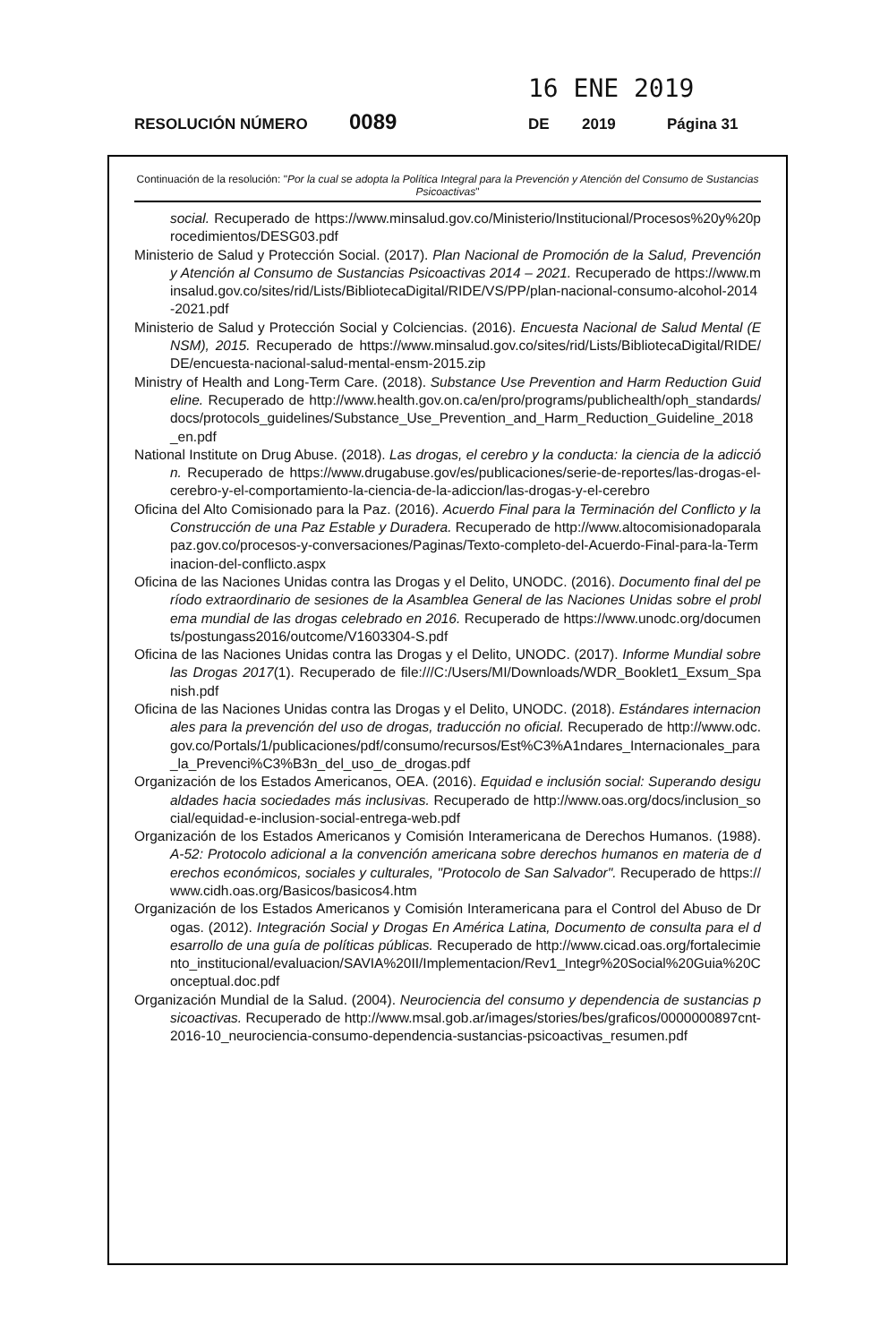16 ENE 2019
RESOLUCIÓN NÚMERO 0089 DE 2019 Página 31
Continuación de la resolución: "Por la cual se adopta la Política Integral para la Prevención y Atención del Consumo de Sustancias Psicoactivas"
social. Recuperado de https://www.minsalud.gov.co/Ministerio/Institucional/Procesos%20y%20procedimientos/DESG03.pdf
Ministerio de Salud y Protección Social. (2017). Plan Nacional de Promoción de la Salud, Prevención y Atención al Consumo de Sustancias Psicoactivas 2014 – 2021. Recuperado de https://www.minsalud.gov.co/sites/rid/Lists/BibliotecaDigital/RIDE/VS/PP/plan-nacional-consumo-alcohol-2014-2021.pdf
Ministerio de Salud y Protección Social y Colciencias. (2016). Encuesta Nacional de Salud Mental (ENSM), 2015. Recuperado de https://www.minsalud.gov.co/sites/rid/Lists/BibliotecaDigital/RIDE/DE/encuesta-nacional-salud-mental-ensm-2015.zip
Ministry of Health and Long-Term Care. (2018). Substance Use Prevention and Harm Reduction Guideline. Recuperado de http://www.health.gov.on.ca/en/pro/programs/publichealth/oph_standards/docs/protocols_guidelines/Substance_Use_Prevention_and_Harm_Reduction_Guideline_2018_en.pdf
National Institute on Drug Abuse. (2018). Las drogas, el cerebro y la conducta: la ciencia de la adicción. Recuperado de https://www.drugabuse.gov/es/publicaciones/serie-de-reportes/las-drogas-el-cerebro-y-el-comportamiento-la-ciencia-de-la-adiccion/las-drogas-y-el-cerebro
Oficina del Alto Comisionado para la Paz. (2016). Acuerdo Final para la Terminación del Conflicto y la Construcción de una Paz Estable y Duradera. Recuperado de http://www.altocomisionadoparalapaz.gov.co/procesos-y-conversaciones/Paginas/Texto-completo-del-Acuerdo-Final-para-la-Terminacion-del-conflicto.aspx
Oficina de las Naciones Unidas contra las Drogas y el Delito, UNODC. (2016). Documento final del período extraordinario de sesiones de la Asamblea General de las Naciones Unidas sobre el problema mundial de las drogas celebrado en 2016. Recuperado de https://www.unodc.org/documents/postungass2016/outcome/V1603304-S.pdf
Oficina de las Naciones Unidas contra las Drogas y el Delito, UNODC. (2017). Informe Mundial sobre las Drogas 2017(1). Recuperado de file:///C:/Users/MI/Downloads/WDR_Booklet1_Exsum_Spanish.pdf
Oficina de las Naciones Unidas contra las Drogas y el Delito, UNODC. (2018). Estándares internacionales para la prevención del uso de drogas, traducción no oficial. Recuperado de http://www.odc.gov.co/Portals/1/publicaciones/pdf/consumo/recursos/Est%C3%A1ndares_Internacionales_para_la_Prevenci%C3%B3n_del_uso_de_drogas.pdf
Organización de los Estados Americanos, OEA. (2016). Equidad e inclusión social: Superando desigualdades hacia sociedades más inclusivas. Recuperado de http://www.oas.org/docs/inclusion_social/equidad-e-inclusion-social-entrega-web.pdf
Organización de los Estados Americanos y Comisión Interamericana de Derechos Humanos. (1988). A-52: Protocolo adicional a la convención americana sobre derechos humanos en materia de derechos económicos, sociales y culturales, "Protocolo de San Salvador". Recuperado de https://www.cidh.oas.org/Basicos/basicos4.htm
Organización de los Estados Americanos y Comisión Interamericana para el Control del Abuso de Drogas. (2012). Integración Social y Drogas En América Latina, Documento de consulta para el desarrollo de una guía de políticas públicas. Recuperado de http://www.cicad.oas.org/fortalecimiento_institucional/evaluacion/SAVIA%20II/Implementacion/Rev1_Integr%20Social%20Guia%20Conceptual.doc.pdf
Organización Mundial de la Salud. (2004). Neurociencia del consumo y dependencia de sustancias psicoactivas. Recuperado de http://www.msal.gob.ar/images/stories/bes/graficos/0000000897cnt-2016-10_neurociencia-consumo-dependencia-sustancias-psicoactivas_resumen.pdf